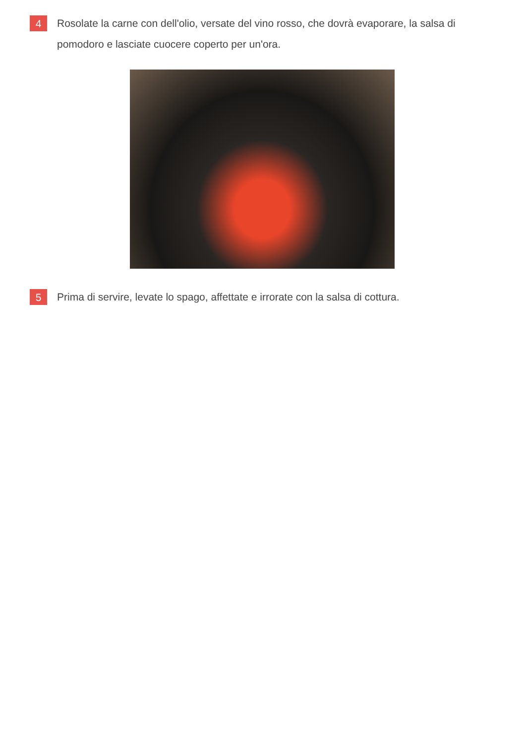4
Rosolate la carne con dell'olio, versate del vino rosso, che dovrà evaporare, la salsa di pomodoro e lasciate cuocere coperto per un'ora.
5
Prima di servire, levate lo spago, affettate e irrorate con la salsa di cottura.